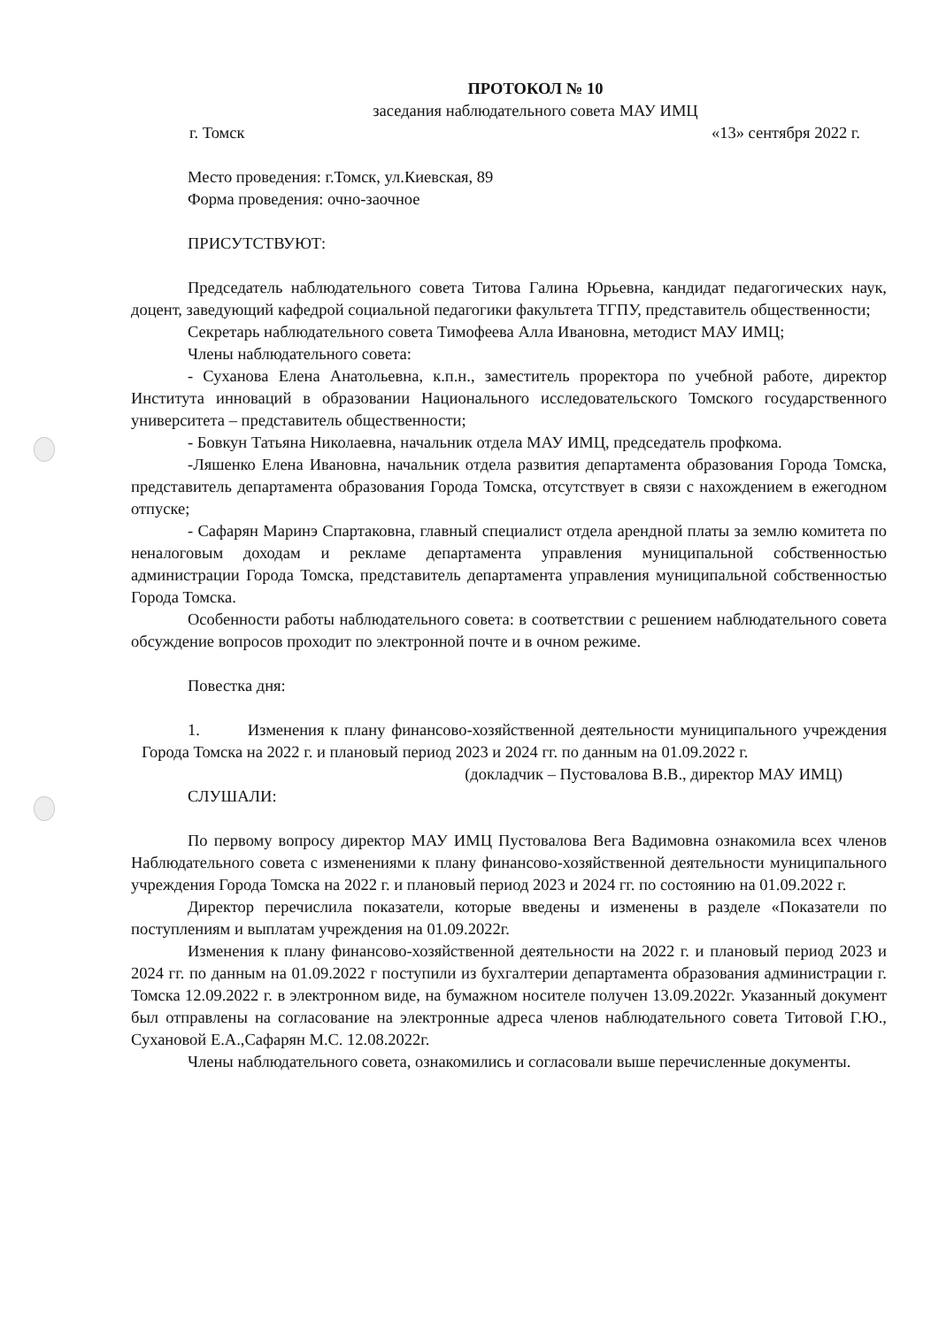ПРОТОКОЛ № 10
заседания наблюдательного совета МАУ ИМЦ
г. Томск «13» сентября 2022 г.
Место проведения: г.Томск, ул.Киевская, 89
Форма проведения: очно-заочное
ПРИСУТСТВУЮТ:
Председатель наблюдательного совета Титова Галина Юрьевна, кандидат педагогических наук, доцент, заведующий кафедрой социальной педагогики факультета ТГПУ, представитель общественности;
Секретарь наблюдательного совета Тимофеева Алла Ивановна, методист МАУ ИМЦ;
Члены наблюдательного совета:
- Суханова Елена Анатольевна, к.п.н., заместитель проректора по учебной работе, директор Института инноваций в образовании Национального исследовательского Томского государственного университета – представитель общественности;
- Бовкун Татьяна Николаевна, начальник отдела МАУ ИМЦ, председатель профкома.
-Ляшенко Елена Ивановна, начальник отдела развития департамента образования Города Томска, представитель департамента образования Города Томска, отсутствует в связи с нахождением в ежегодном отпуске;
- Сафарян Маринэ Спартаковна, главный специалист отдела арендной платы за землю комитета по неналоговым доходам и рекламе департамента управления муниципальной собственностью администрации Города Томска, представитель департамента управления муниципальной собственностью Города Томска.
Особенности работы наблюдательного совета: в соответствии с решением наблюдательного совета обсуждение вопросов проходит по электронной почте и в очном режиме.
Повестка дня:
1. Изменения к плану финансово-хозяйственной деятельности муниципального учреждения Города Томска на 2022 г. и плановый период 2023 и 2024 гг. по данным на 01.09.2022 г.
(докладчик – Пустовалова В.В., директор МАУ ИМЦ)
СЛУШАЛИ:
По первому вопросу директор МАУ ИМЦ Пустовалова Вега Вадимовна ознакомила всех членов Наблюдательного совета с изменениями к плану финансово-хозяйственной деятельности муниципального учреждения Города Томска на 2022 г. и плановый период 2023 и 2024 гг. по состоянию на 01.09.2022 г.
Директор перечислила показатели, которые введены и изменены в разделе «Показатели по поступлениям и выплатам учреждения на 01.09.2022г.
Изменения к плану финансово-хозяйственной деятельности на 2022 г. и плановый период 2023 и 2024 гг. по данным на 01.09.2022 г поступили из бухгалтерии департамента образования администрации г. Томска 12.09.2022 г. в электронном виде, на бумажном носителе получен 13.09.2022г. Указанный документ был отправлены на согласование на электронные адреса членов наблюдательного совета Титовой Г.Ю., Сухановой Е.А.,Сафарян М.С. 12.08.2022г.
Члены наблюдательного совета, ознакомились и согласовали выше перечисленные документы.